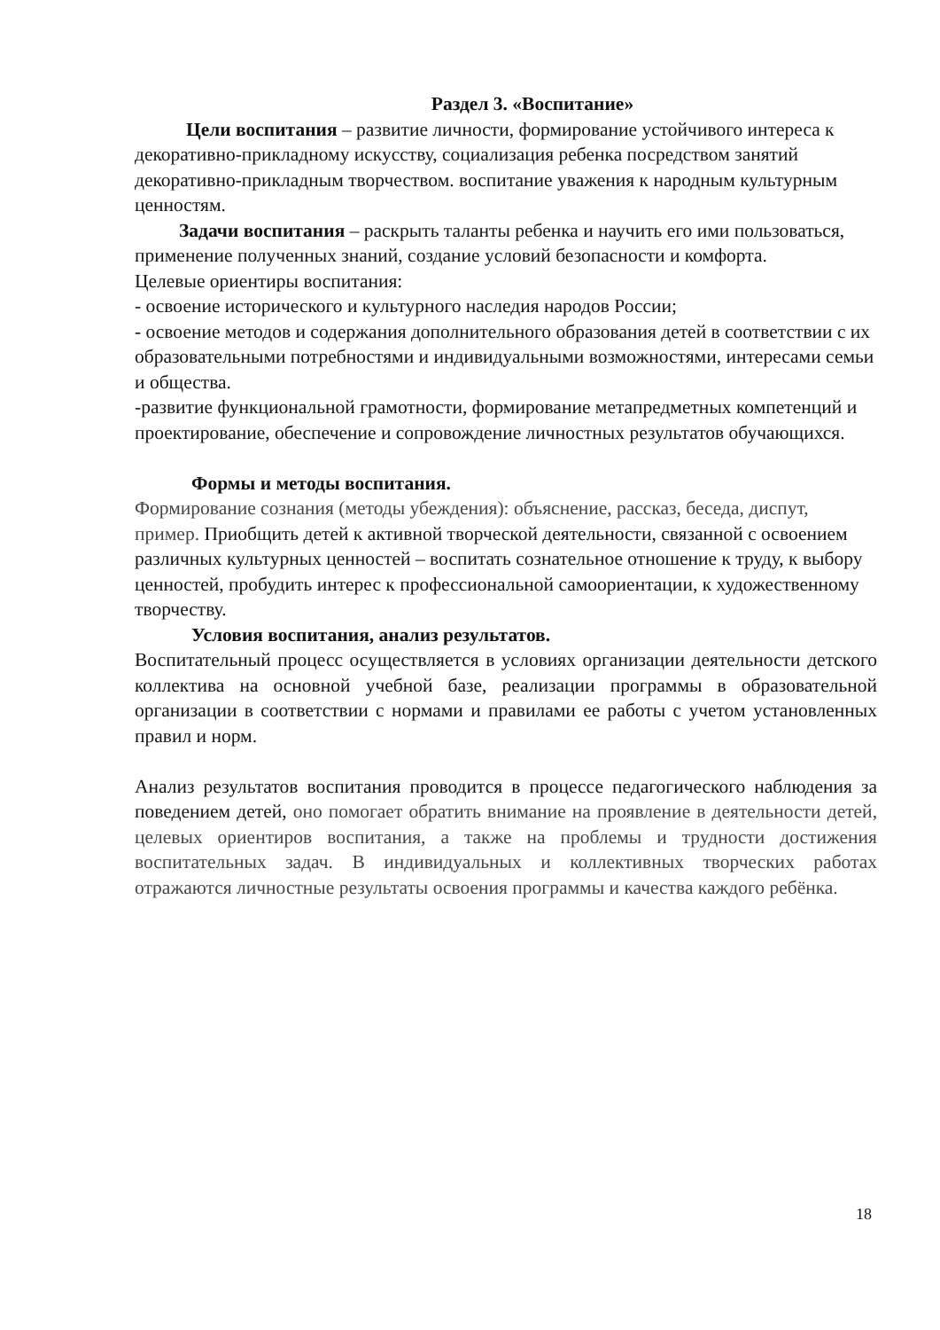Раздел 3. «Воспитание»
Цели воспитания – развитие личности, формирование устойчивого интереса к декоративно-прикладному искусству, социализация ребенка посредством занятий декоративно-прикладным творчеством. воспитание уважения к народным культурным ценностям.
Задачи воспитания – раскрыть таланты ребенка и научить его ими пользоваться, применение полученных знаний, создание условий безопасности и комфорта.
Целевые ориентиры воспитания:
- освоение исторического и культурного наследия народов России;
- освоение методов и содержания дополнительного образования детей в соответствии с их образовательными потребностями и индивидуальными возможностями, интересами семьи и общества.
-развитие функциональной грамотности, формирование метапредметных компетенций и проектирование, обеспечение и сопровождение личностных результатов обучающихся.
Формы и методы воспитания.
Формирование сознания (методы убеждения): объяснение, рассказ, беседа, диспут, пример. Приобщить детей к активной творческой деятельности, связанной с освоением различных культурных ценностей – воспитать сознательное отношение к труду, к выбору ценностей, пробудить интерес к профессиональной самоориентации, к художественному творчеству.
Условия воспитания, анализ результатов.
Воспитательный процесс осуществляется в условиях организации деятельности детского коллектива на основной учебной базе, реализации программы в образовательной организации в соответствии с нормами и правилами ее работы с учетом установленных правил и норм.
Анализ результатов воспитания проводится в процессе педагогического наблюдения за поведением детей, оно помогает обратить внимание на проявление в деятельности детей, целевых ориентиров воспитания, а также на проблемы и трудности достижения воспитательных задач. В индивидуальных и коллективных творческих работах отражаются личностные результаты освоения программы и качества каждого ребёнка.
18